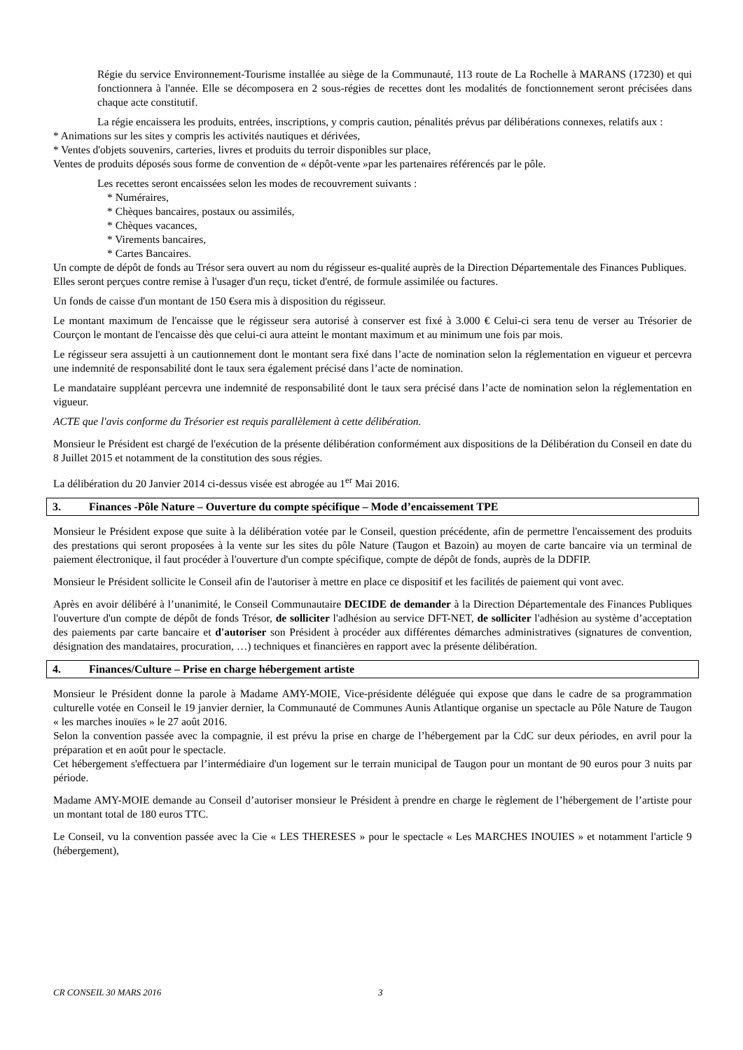Régie du service Environnement-Tourisme installée au siège de la Communauté, 113 route de La Rochelle à MARANS (17230) et qui fonctionnera à l'année. Elle se décomposera en 2 sous-régies de recettes dont les modalités de fonctionnement seront précisées dans chaque acte constitutif.
La régie encaissera les produits, entrées, inscriptions, y compris caution, pénalités prévus par délibérations connexes, relatifs aux :
* Animations sur les sites y compris les activités nautiques et dérivées,
* Ventes d'objets souvenirs, carteries, livres et produits du terroir disponibles sur place,
Ventes de produits déposés sous forme de convention de « dépôt-vente »par les partenaires référencés par le pôle.
Les recettes seront encaissées selon les modes de recouvrement suivants :
* Numéraires,
* Chèques bancaires, postaux ou assimilés,
* Chèques vacances,
* Virements bancaires,
* Cartes Bancaires.
Un compte de dépôt de fonds au Trésor sera ouvert au nom du régisseur es-qualité auprès de la Direction Départementale des Finances Publiques.
Elles seront perçues contre remise à l'usager d'un reçu, ticket d'entré, de formule assimilée ou factures.
Un fonds de caisse d'un montant de 150 €sera mis à disposition du régisseur.
Le montant maximum de l'encaisse que le régisseur sera autorisé à conserver est fixé à 3.000 € Celui-ci sera tenu de verser au Trésorier de Courçon le montant de l'encaisse dès que celui-ci aura atteint le montant maximum et au minimum une fois par mois.
Le régisseur sera assujetti à un cautionnement dont le montant sera fixé dans l’acte de nomination selon la réglementation en vigueur et percevra une indemnité de responsabilité dont le taux sera également précisé dans l’acte de nomination.
Le mandataire suppléant percevra une indemnité de responsabilité dont le taux sera précisé dans l’acte de nomination selon la réglementation en vigueur.
ACTE que l'avis conforme du Trésorier est requis parallèlement à cette délibération.
Monsieur le Président est chargé de l'exécution de la présente délibération conformément aux dispositions de la Délibération du Conseil en date du 8 Juillet 2015 et notamment de la constitution des sous régies.
La délibération du 20 Janvier 2014 ci-dessus visée est abrogée au 1<sup>er</sup> Mai 2016.
3. Finances -Pôle Nature – Ouverture du compte spécifique – Mode d’encaissement TPE
Monsieur le Président expose que suite à la délibération votée par le Conseil, question précédente, afin de permettre l'encaissement des produits des prestations qui seront proposées à la vente sur les sites du pôle Nature (Taugon et Bazoin) au moyen de carte bancaire via un terminal de paiement électronique, il faut procéder à l'ouverture d'un compte spécifique, compte de dépôt de fonds, auprès de la DDFIP.
Monsieur le Président sollicite le Conseil afin de l'autoriser à mettre en place ce dispositif et les facilités de paiement qui vont avec.
Après en avoir délibéré à l’unanimité, le Conseil Communautaire DECIDE de demander à la Direction Départementale des Finances Publiques l'ouverture d'un compte de dépôt de fonds Trésor, de solliciter l'adhésion au service DFT-NET, de solliciter l'adhésion au système d’acceptation des paiements par carte bancaire et d'autoriser son Président à procéder aux différentes démarches administratives (signatures de convention, désignation des mandataires, procuration, …) techniques et financières en rapport avec la présente délibération.
4. Finances/Culture – Prise en charge hébergement artiste
Monsieur le Président donne la parole à Madame AMY-MOIE, Vice-présidente déléguée qui expose que dans le cadre de sa programmation culturelle votée en Conseil le 19 janvier dernier, la Communauté de Communes Aunis Atlantique organise un spectacle au Pôle Nature de Taugon « les marches inouïes » le 27 août 2016.
Selon la convention passée avec la compagnie, il est prévu la prise en charge de l’hébergement par la CdC sur deux périodes, en avril pour la préparation et en août pour le spectacle.
Cet hébergement s'effectuera par l’intermédiaire d'un logement sur le terrain municipal de Taugon pour un montant de 90 euros pour 3 nuits par période.
Madame AMY-MOIE demande au Conseil d’autoriser monsieur le Président à prendre en charge le règlement de l’hébergement de l’artiste pour un montant total de 180 euros TTC.
Le Conseil, vu la convention passée avec la Cie « LES THERESES » pour le spectacle « Les MARCHES INOUIES » et notamment l'article 9 (hébergement),
CR CONSEIL 30 MARS 2016 3